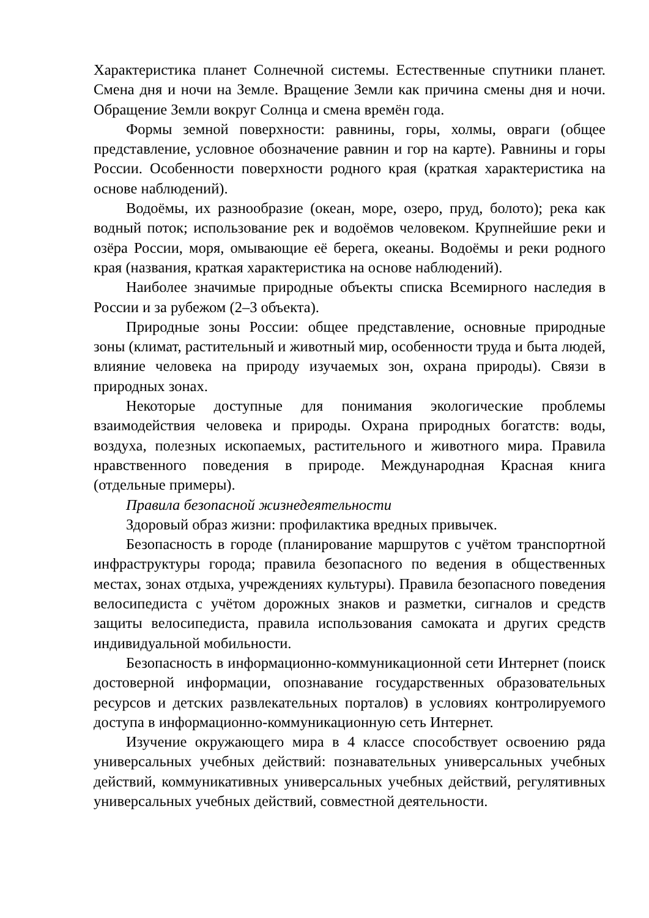Характеристика планет Солнечной системы. Естественные спутники планет. Смена дня и ночи на Земле. Вращение Земли как причина смены дня и ночи. Обращение Земли вокруг Солнца и смена времён года.
Формы земной поверхности: равнины, горы, холмы, овраги (общее представление, условное обозначение равнин и гор на карте). Равнины и горы России. Особенности поверхности родного края (краткая характеристика на основе наблюдений).
Водоёмы, их разнообразие (океан, море, озеро, пруд, болото); река как водный поток; использование рек и водоёмов человеком. Крупнейшие реки и озёра России, моря, омывающие её берега, океаны. Водоёмы и реки родного края (названия, краткая характеристика на основе наблюдений).
Наиболее значимые природные объекты списка Всемирного наследия в России и за рубежом (2–3 объекта).
Природные зоны России: общее представление, основные природные зоны (климат, растительный и животный мир, особенности труда и быта людей, влияние человека на природу изучаемых зон, охрана природы). Связи в природных зонах.
Некоторые доступные для понимания экологические проблемы взаимодействия человека и природы. Охрана природных богатств: воды, воздуха, полезных ископаемых, растительного и животного мира. Правила нравственного поведения в природе. Международная Красная книга (отдельные примеры).
Правила безопасной жизнедеятельности
Здоровый образ жизни: профилактика вредных привычек.
Безопасность в городе (планирование маршрутов с учётом транспортной инфраструктуры города; правила безопасного по ведения в общественных местах, зонах отдыха, учреждениях культуры). Правила безопасного поведения велосипедиста с учётом дорожных знаков и разметки, сигналов и средств защиты велосипедиста, правила использования самоката и других средств индивидуальной мобильности.
Безопасность в информационно-коммуникационной сети Интернет (поиск достоверной информации, опознавание государственных образовательных ресурсов и детских развлекательных порталов) в условиях контролируемого доступа в информационно-коммуникационную сеть Интернет.
Изучение окружающего мира в 4 классе способствует освоению ряда универсальных учебных действий: познавательных универсальных учебных действий, коммуникативных универсальных учебных действий, регулятивных универсальных учебных действий, совместной деятельности.